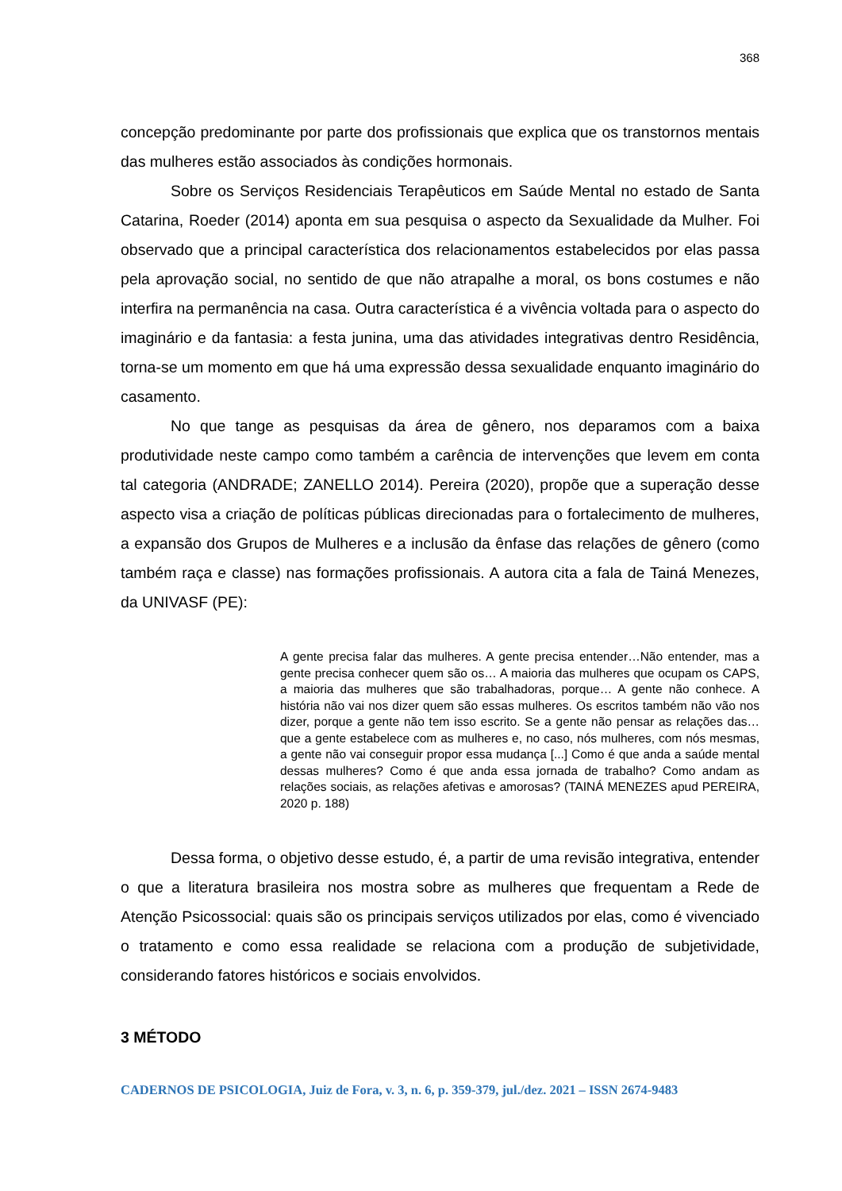368
concepção predominante por parte dos profissionais que explica que os transtornos mentais das mulheres estão associados às condições hormonais.
Sobre os Serviços Residenciais Terapêuticos em Saúde Mental no estado de Santa Catarina, Roeder (2014) aponta em sua pesquisa o aspecto da Sexualidade da Mulher. Foi observado que a principal característica dos relacionamentos estabelecidos por elas passa pela aprovação social, no sentido de que não atrapalhe a moral, os bons costumes e não interfira na permanência na casa. Outra característica é a vivência voltada para o aspecto do imaginário e da fantasia: a festa junina, uma das atividades integrativas dentro Residência, torna-se um momento em que há uma expressão dessa sexualidade enquanto imaginário do casamento.
No que tange as pesquisas da área de gênero, nos deparamos com a baixa produtividade neste campo como também a carência de intervenções que levem em conta tal categoria (ANDRADE; ZANELLO 2014). Pereira (2020), propõe que a superação desse aspecto visa a criação de políticas públicas direcionadas para o fortalecimento de mulheres, a expansão dos Grupos de Mulheres e a inclusão da ênfase das relações de gênero (como também raça e classe) nas formações profissionais. A autora cita a fala de Tainá Menezes, da UNIVASF (PE):
A gente precisa falar das mulheres. A gente precisa entender…Não entender, mas a gente precisa conhecer quem são os… A maioria das mulheres que ocupam os CAPS, a maioria das mulheres que são trabalhadoras, porque… A gente não conhece. A história não vai nos dizer quem são essas mulheres. Os escritos também não vão nos dizer, porque a gente não tem isso escrito. Se a gente não pensar as relações das… que a gente estabelece com as mulheres e, no caso, nós mulheres, com nós mesmas, a gente não vai conseguir propor essa mudança [...] Como é que anda a saúde mental dessas mulheres? Como é que anda essa jornada de trabalho? Como andam as relações sociais, as relações afetivas e amorosas? (TAINÁ MENEZES apud PEREIRA, 2020 p. 188)
Dessa forma, o objetivo desse estudo, é, a partir de uma revisão integrativa, entender o que a literatura brasileira nos mostra sobre as mulheres que frequentam a Rede de Atenção Psicossocial: quais são os principais serviços utilizados por elas, como é vivenciado o tratamento e como essa realidade se relaciona com a produção de subjetividade, considerando fatores históricos e sociais envolvidos.
3 MÉTODO
CADERNOS DE PSICOLOGIA, Juiz de Fora, v. 3, n. 6, p. 359-379, jul./dez. 2021 – ISSN 2674-9483